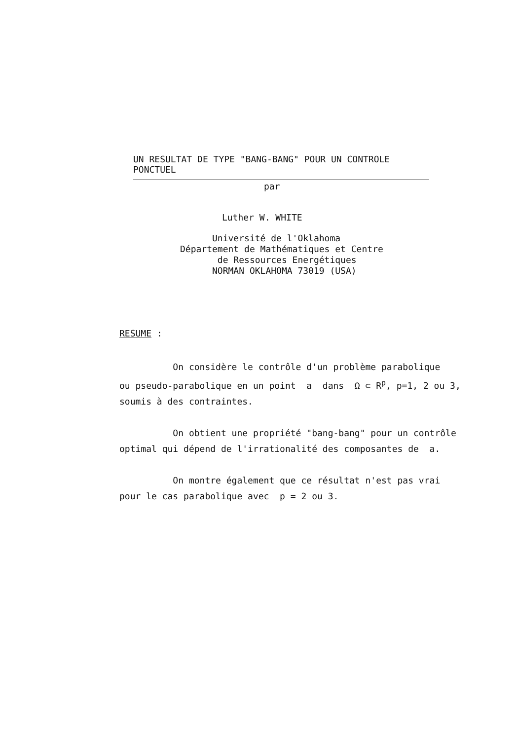UN RESULTAT DE TYPE "BANG-BANG" POUR UN CONTROLE PONCTUEL
par
Luther W. WHITE
Université de l'Oklahoma Département de Mathématiques et Centre de Ressources Energétiques NORMAN OKLAHOMA 73019 (USA)
RESUME :
On considère le contrôle d'un problème parabolique ou pseudo-parabolique en un point a dans Ω ⊂ R<sup>p</sup>, p=1, 2 ou 3, soumis à des contraintes. On obtient une propriété "bang-bang" pour un contrôle optimal qui dépend de l'irrationalité des composantes de a. On montre également que ce résultat n'est pas vrai pour le cas parabolique avec p = 2 ou 3.